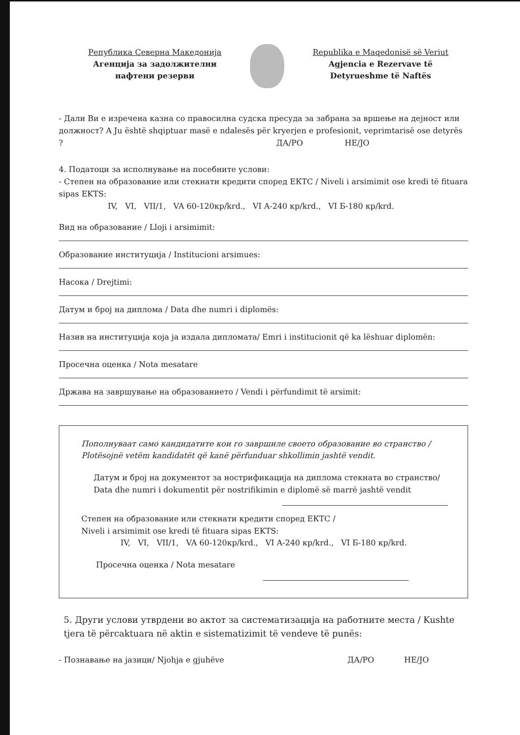Република Северна Македонија
Агенција за задолжителни
нафтени резерви
Republika e Maqedonisë së Veriut
Agjencia e Rezervave të
Detyrueshme të Naftës
- Дали Ви е изречена казна со правосилна судска пресуда за забрана за вршење на дејност или должност? A Ju është shqiptuar masë e ndalesës për kryerjen e profesionit, veprimtarisë ose detyrës ? ДА/PO НЕ/JO
4. Податоци за исполнување на посебните услови:
- Степен на образование или стекнати кредити според ЕКТС / Niveli i arsimimit ose kredi të fituara sipas EKTS:
IV, VI, VII/1, VA 60-120кр/krd., VI A-240 кр/krd., VI Б-180 кр/krd.
Вид на образование / Lloji i arsimimit:
Образование институција / Institucioni arsimues:
Насока / Drejtimi:
Датум и број на диплома / Data dhe numri i diplomës:
Назив на институција која ја издала дипломата/ Emri i institucionit që ka lëshuar diplomën:
Просечна оценка / Nota mesatare
Држава на завршување на образованието / Vendi i përfundimit të arsimit:
Пополнуваат само кандидатите кои го завршиле своето образование во странство / Plotësojnë vetëm kandidatët që kanë përfunduar shkollimin jashtë vendit.
Датум и број на документот за нострификација на диплома стекната во странство/ Data dhe numri i dokumentit për nostrifikimin e diplomë së marrë jashtë vendit
Степен на образование или стекнати кредити според ЕКТС /
Niveli i arsimimit ose kredi të fituara sipas EKTS:
IV, VI, VII/1, VA 60-120кр/krd., VI A-240 кр/krd., VI Б-180 кр/krd.
Просечна оценка / Nota mesatare
5. Други услови утврдени во актот за систематизација на работните места / Kushte tjera të përcaktuara në aktin e sistematizimit të vendeve të punës:
- Познавање на јазици/ Njohja e gjuhëve ДА/PO НЕ/JO